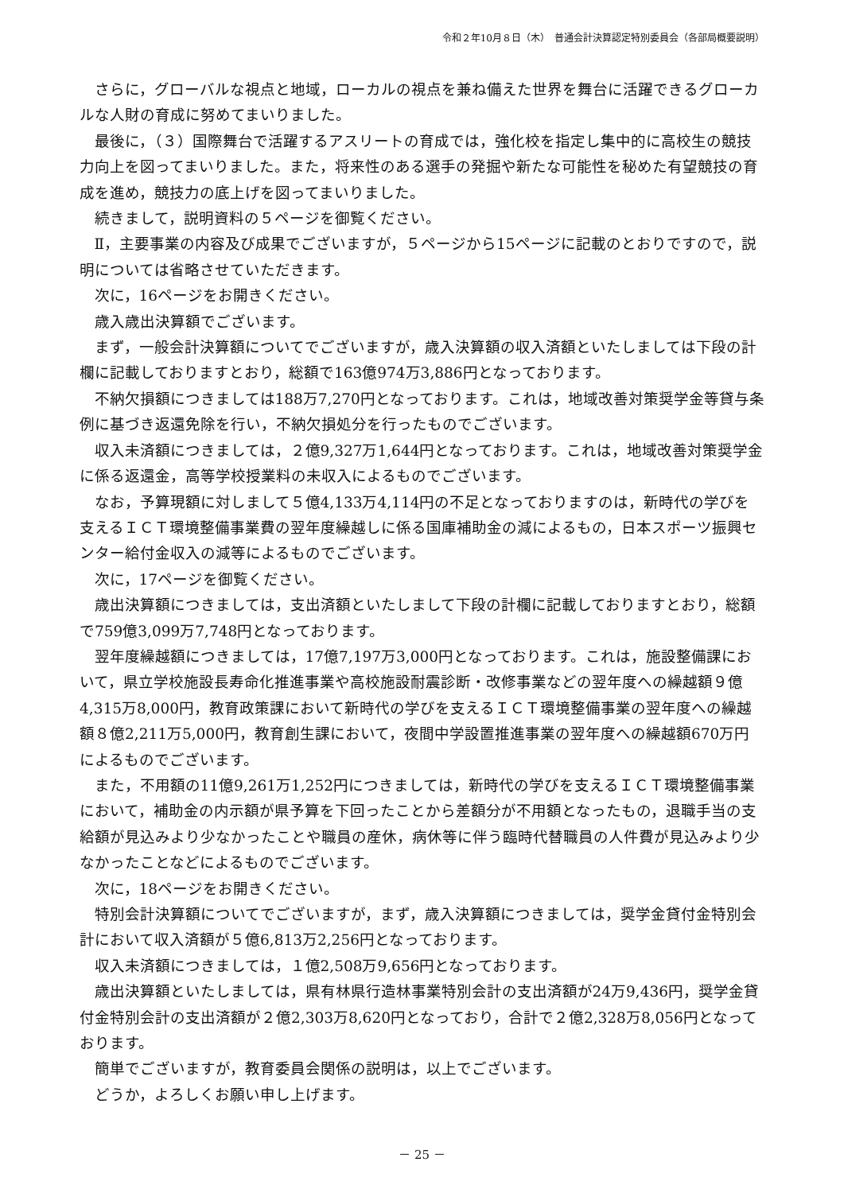令和２年10月８日（木）　普通会計決算認定特別委員会（各部局概要説明）
さらに，グローバルな視点と地域，ローカルの視点を兼ね備えた世界を舞台に活躍できるグローカルな人財の育成に努めてまいりました。
最後に，（３）国際舞台で活躍するアスリートの育成では，強化校を指定し集中的に高校生の競技力向上を図ってまいりました。また，将来性のある選手の発掘や新たな可能性を秘めた有望競技の育成を進め，競技力の底上げを図ってまいりました。
続きまして，説明資料の５ページを御覧ください。
Ⅱ，主要事業の内容及び成果でございますが，５ページから15ページに記載のとおりですので，説明については省略させていただきます。
次に，16ページをお開きください。
歳入歳出決算額でございます。
まず，一般会計決算額についてでございますが，歳入決算額の収入済額といたしましては下段の計欄に記載しておりますとおり，総額で163億974万3,886円となっております。
不納欠損額につきましては188万7,270円となっております。これは，地域改善対策奨学金等貸与条例に基づき返還免除を行い，不納欠損処分を行ったものでございます。
収入未済額につきましては，２億9,327万1,644円となっております。これは，地域改善対策奨学金に係る返還金，高等学校授業料の未収入によるものでございます。
なお，予算現額に対しまして５億4,133万4,114円の不足となっておりますのは，新時代の学びを支えるＩＣＴ環境整備事業費の翌年度繰越しに係る国庫補助金の減によるもの，日本スポーツ振興センター給付金収入の減等によるものでございます。
次に，17ページを御覧ください。
歳出決算額につきましては，支出済額といたしまして下段の計欄に記載しておりますとおり，総額で759億3,099万7,748円となっております。
翌年度繰越額につきましては，17億7,197万3,000円となっております。これは，施設整備課において，県立学校施設長寿命化推進事業や高校施設耐震診断・改修事業などの翌年度への繰越額９億4,315万8,000円，教育政策課において新時代の学びを支えるＩＣＴ環境整備事業の翌年度への繰越額８億2,211万5,000円，教育創生課において，夜間中学設置推進事業の翌年度への繰越額670万円によるものでございます。
また，不用額の11億9,261万1,252円につきましては，新時代の学びを支えるＩＣＴ環境整備事業において，補助金の内示額が県予算を下回ったことから差額分が不用額となったもの，退職手当の支給額が見込みより少なかったことや職員の産休，病休等に伴う臨時代替職員の人件費が見込みより少なかったことなどによるものでございます。
次に，18ページをお開きください。
特別会計決算額についてでございますが，まず，歳入決算額につきましては，奨学金貸付金特別会計において収入済額が５億6,813万2,256円となっております。
収入未済額につきましては，１億2,508万9,656円となっております。
歳出決算額といたしましては，県有林県行造林事業特別会計の支出済額が24万9,436円，奨学金貸付金特別会計の支出済額が２億2,303万8,620円となっており，合計で２億2,328万8,056円となっております。
簡単でございますが，教育委員会関係の説明は，以上でございます。
どうか，よろしくお願い申し上げます。
－ 25 －